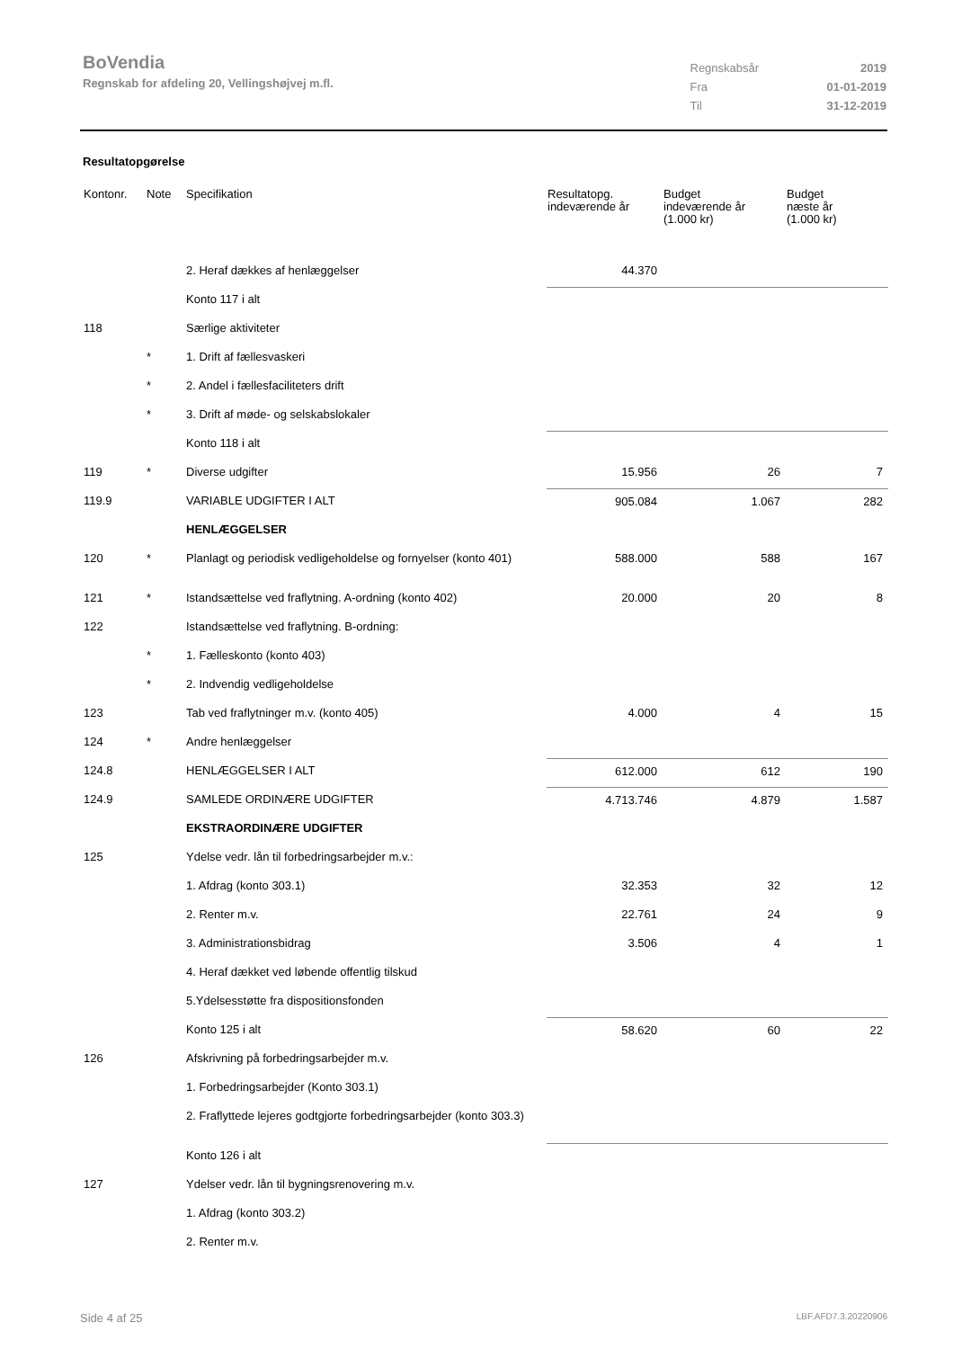BoVendia
Regnskab for afdeling 20, Vellingshøjvej m.fl.
| Regnskabsår | 2019 |
| Fra | 01-01-2019 |
| Til | 31-12-2019 |
Resultatopgørelse
| Kontonr. | Note | Specifikation | Resultatopg. indeværende år | Budget indeværende år (1.000 kr) | Budget næste år (1.000 kr) |
| --- | --- | --- | --- | --- | --- |
| | | 2. Heraf dækkes af henlæggelser | 44.370 | | |
| | | Konto 117 i alt | | | |
| 118 | | Særlige aktiviteter | | | |
| | * | 1. Drift af fællesvaskeri | | | |
| | * | 2. Andel i fællesfaciliteters drift | | | |
| | * | 3. Drift af møde- og selskabslokaler | | | |
| | | Konto 118 i alt | | | |
| 119 | * | Diverse udgifter | 15.956 | 26 | 7 |
| 119.9 | | VARIABLE UDGIFTER I ALT | 905.084 | 1.067 | 282 |
| | | HENLÆGGELSER | | | |
| 120 | * | Planlagt og periodisk vedligeholdelse og fornyelser (konto 401) | 588.000 | 588 | 167 |
| 121 | * | Istandsættelse ved fraflytning. A-ordning (konto 402) | 20.000 | 20 | 8 |
| 122 | | Istandsættelse ved fraflytning. B-ordning: | | | |
| | * | 1. Fælleskonto (konto 403) | | | |
| | * | 2. Indvendig vedligeholdelse | | | |
| 123 | | Tab ved fraflytninger m.v. (konto 405) | 4.000 | 4 | 15 |
| 124 | * | Andre henlæggelser | | | |
| 124.8 | | HENLÆGGELSER I ALT | 612.000 | 612 | 190 |
| 124.9 | | SAMLEDE ORDINÆRE UDGIFTER | 4.713.746 | 4.879 | 1.587 |
| | | EKSTRAORDINÆRE UDGIFTER | | | |
| 125 | | Ydelse vedr. lån til forbedringsarbejder m.v.: | | | |
| | | 1. Afdrag (konto 303.1) | 32.353 | 32 | 12 |
| | | 2. Renter m.v. | 22.761 | 24 | 9 |
| | | 3. Administrationsbidrag | 3.506 | 4 | 1 |
| | | 4. Heraf dækket ved løbende offentlig tilskud | | | |
| | | 5.Ydelsesstøtte fra dispositionsfonden | | | |
| | | Konto 125 i alt | 58.620 | 60 | 22 |
| 126 | | Afskrivning på forbedringsarbejder m.v. | | | |
| | | 1. Forbedringsarbejder (Konto 303.1) | | | |
| | | 2. Fraflyttede lejeres godtgjorte forbedringsarbejder (konto 303.3) | | | |
| | | Konto 126 i alt | | | |
| 127 | | Ydelser vedr. lån til bygningsrenovering m.v. | | | |
| | | 1. Afdrag (konto 303.2) | | | |
| | | 2. Renter m.v. | | | |
Side 4 af 25 LBF.AFD7.3.20220906